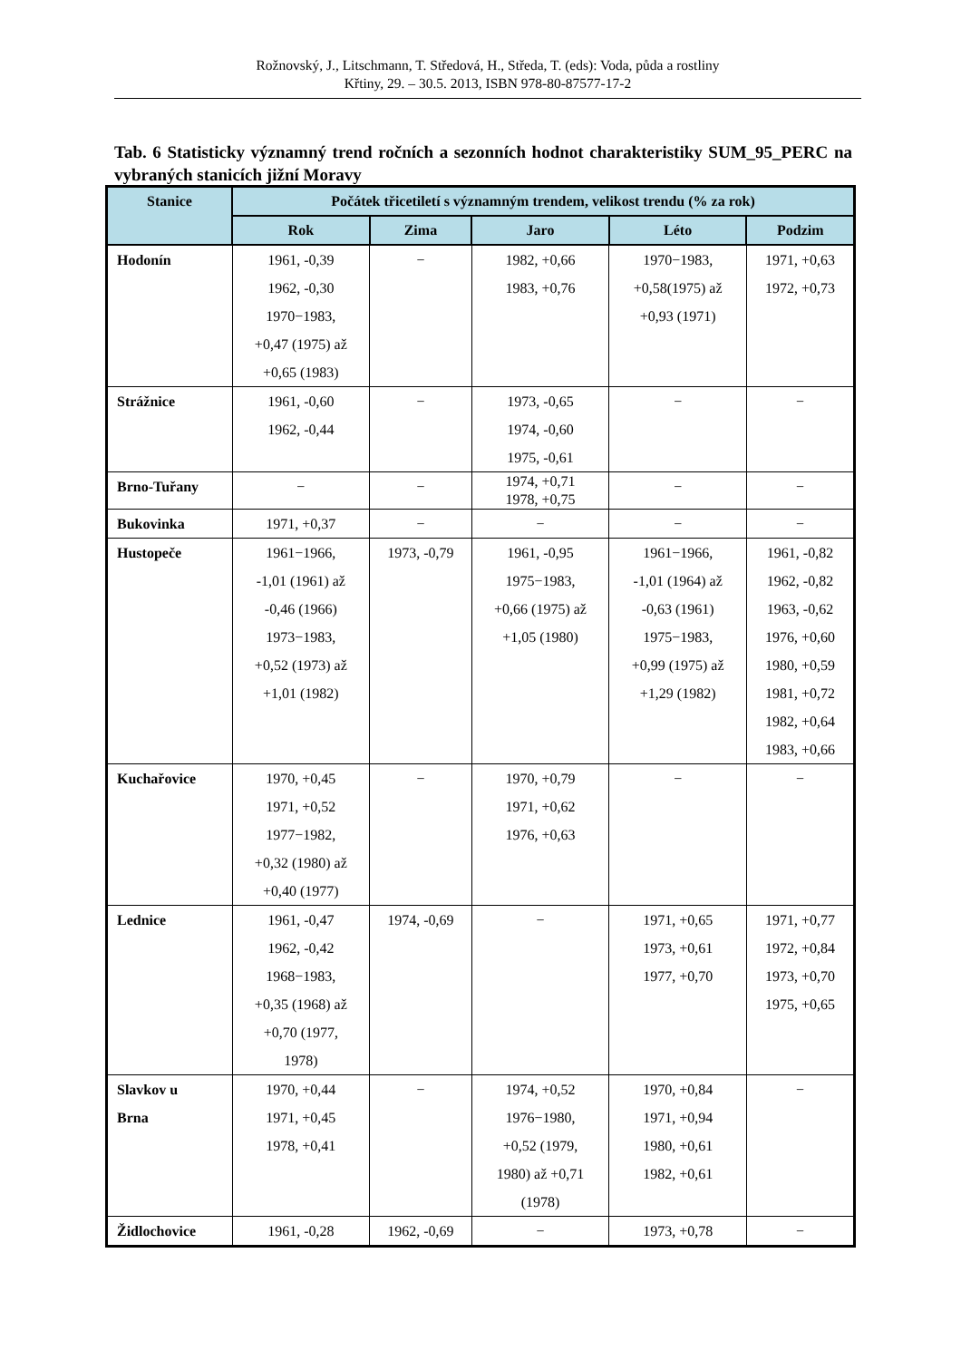Rožnovský, J., Litschmann, T. Středová, H., Středa, T. (eds): Voda, půda a rostliny
Křtiny, 29. – 30.5. 2013, ISBN 978-80-87577-17-2
Tab. 6 Statisticky významný trend ročních a sezonních hodnot charakteristiky SUM_95_PERC na vybraných stanicích jižní Moravy
| Stanice | Počátek třicetiletí s významným trendem, velikost trendu (% za rok) | | | | |
| --- | --- | --- | --- | --- | --- |
| | Rok | Zima | Jaro | Léto | Podzim |
| Hodonín | 1961, -0,39 1962, -0,30 1970−1983, +0,47 (1975) až +0,65 (1983) | − | 1982, +0,66 1983, +0,76 | 1970−1983, +0,58(1975) až +0,93 (1971) | 1971, +0,63 1972, +0,73 |
| Strážnice | 1961, -0,60 1962, -0,44 | − | 1973, -0,65 1974, -0,60 1975, -0,61 | − | − |
| Brno-Tuřany | − | − | 1974, +0,71 1978, +0,75 | − | − |
| Bukovinka | 1971, +0,37 | − | − | − | − |
| Hustopeče | 1961−1966, -1,01 (1961) až -0,46 (1966) 1973−1983, +0,52 (1973) až +1,01 (1982) | 1973, -0,79 | 1961, -0,95 1975−1983, +0,66 (1975) až +1,05 (1980) | 1961−1966, -1,01 (1964) až -0,63 (1961) 1975−1983, +0,99 (1975) až +1,29 (1982) | 1961, -0,82 1962, -0,82 1963, -0,62 1976, +0,60 1980, +0,59 1981, +0,72 1982, +0,64 1983, +0,66 |
| Kuchařovice | 1970, +0,45 1971, +0,52 1977−1982, +0,32 (1980) až +0,40 (1977) | − | 1970, +0,79 1971, +0,62 1976, +0,63 | − | − |
| Lednice | 1961, -0,47 1962, -0,42 1968−1983, +0,35 (1968) až +0,70 (1977, 1978) | 1974, -0,69 | − | 1971, +0,65 1973, +0,61 1977, +0,70 | 1971, +0,77 1972, +0,84 1973, +0,70 1975, +0,65 |
| Slavkov u Brna | 1970, +0,44 1971, +0,45 1978, +0,41 | − | 1974, +0,52 1976−1980, +0,52 (1979, 1980) až +0,71 (1978) | 1970, +0,84 1971, +0,94 1980, +0,61 1982, +0,61 | − |
| Židlochovice | 1961, -0,28 | 1962, -0,69 | − | 1973, +0,78 | − |